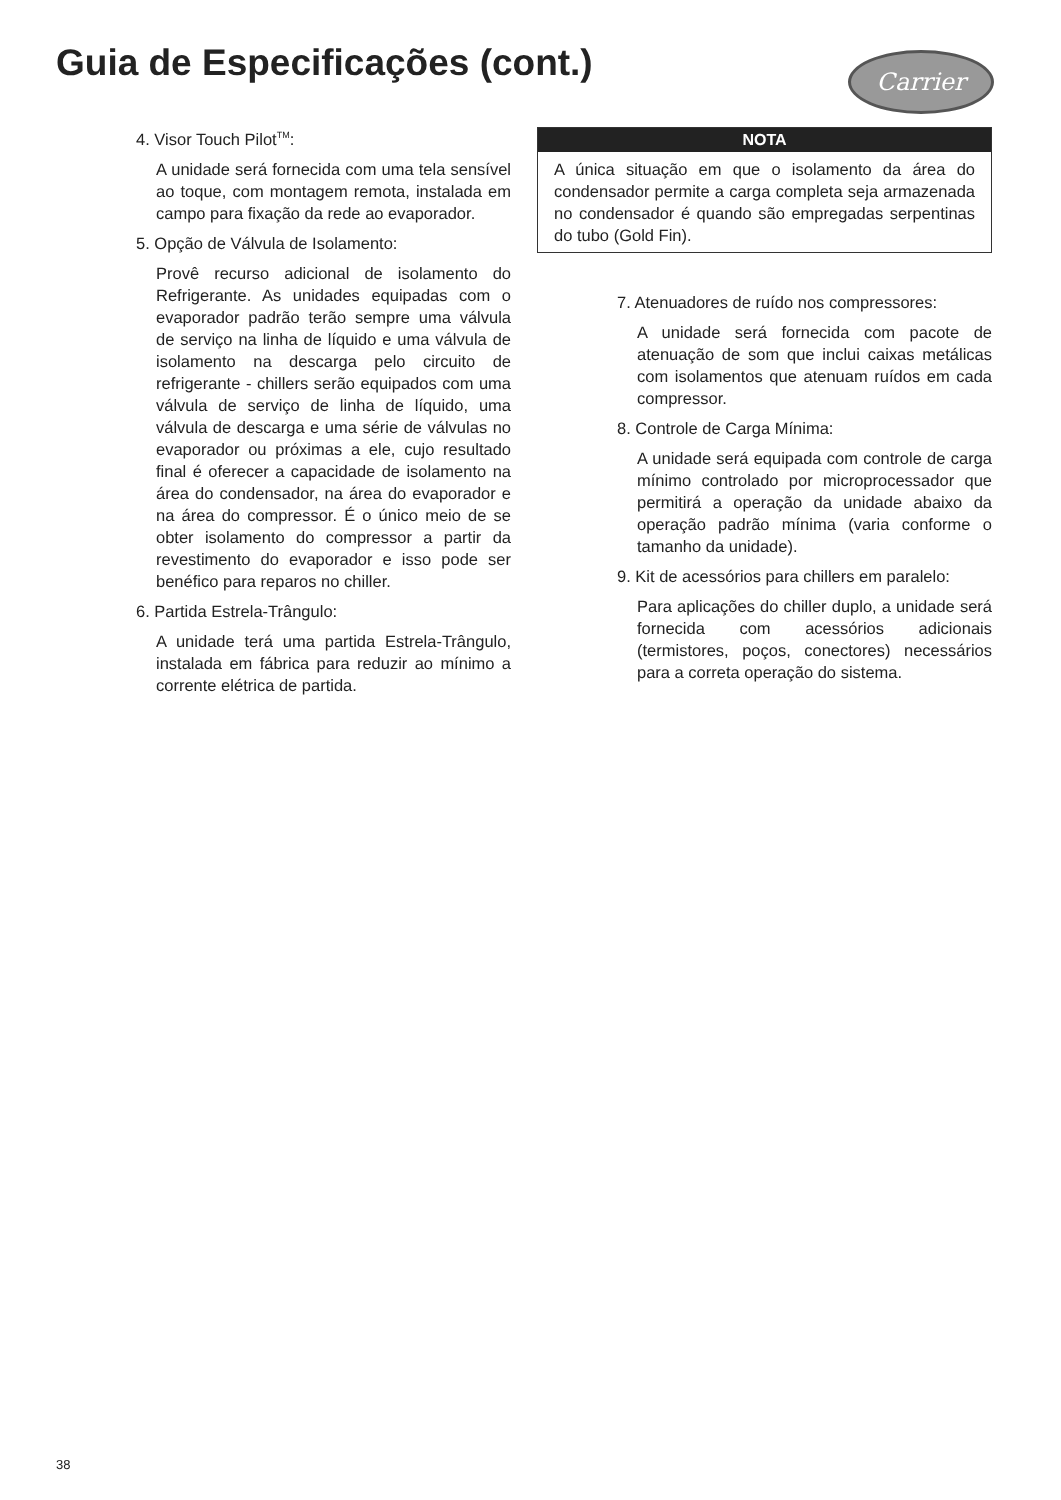Guia de Especificações (cont.) Carrier
4. Visor Touch Pilot<sup>TM</sup>:
A unidade será fornecida com uma tela sensível ao toque, com montagem remota, instalada em campo para fixação da rede ao evaporador.
5. Opção de Válvula de Isolamento:
Provê recurso adicional de isolamento do Refrigerante. As unidades equipadas com o evaporador padrão terão sempre uma válvula de serviço na linha de líquido e uma válvula de isolamento na descarga pelo circuito de refrigerante - chillers serão equipados com uma válvula de serviço de linha de líquido, uma válvula de descarga e uma série de válvulas no evaporador ou próximas a ele, cujo resultado final é oferecer a capacidade de isolamento na área do condensador, na área do evaporador e na área do compressor. É o único meio de se obter isolamento do compressor a partir da revestimento do evaporador e isso pode ser benéfico para reparos no chiller.
6. Partida Estrela-Trângulo:
A unidade terá uma partida Estrela-Trângulo, instalada em fábrica para reduzir ao mínimo a corrente elétrica de partida.
NOTA
A única situação em que o isolamento da área do condensador permite a carga completa seja armazenada no condensador é quando são empregadas serpentinas do tubo (Gold Fin).
7. Atenuadores de ruído nos compressores:
A unidade será fornecida com pacote de atenuação de som que inclui caixas metálicas com isolamentos que atenuam ruídos em cada compressor.
8. Controle de Carga Mínima:
A unidade será equipada com controle de carga mínimo controlado por microprocessador que permitirá a operação da unidade abaixo da operação padrão mínima (varia conforme o tamanho da unidade).
9. Kit de acessórios para chillers em paralelo:
Para aplicações do chiller duplo, a unidade será fornecida com acessórios adicionais (termistores, poços, conectores) necessários para a correta operação do sistema.
38